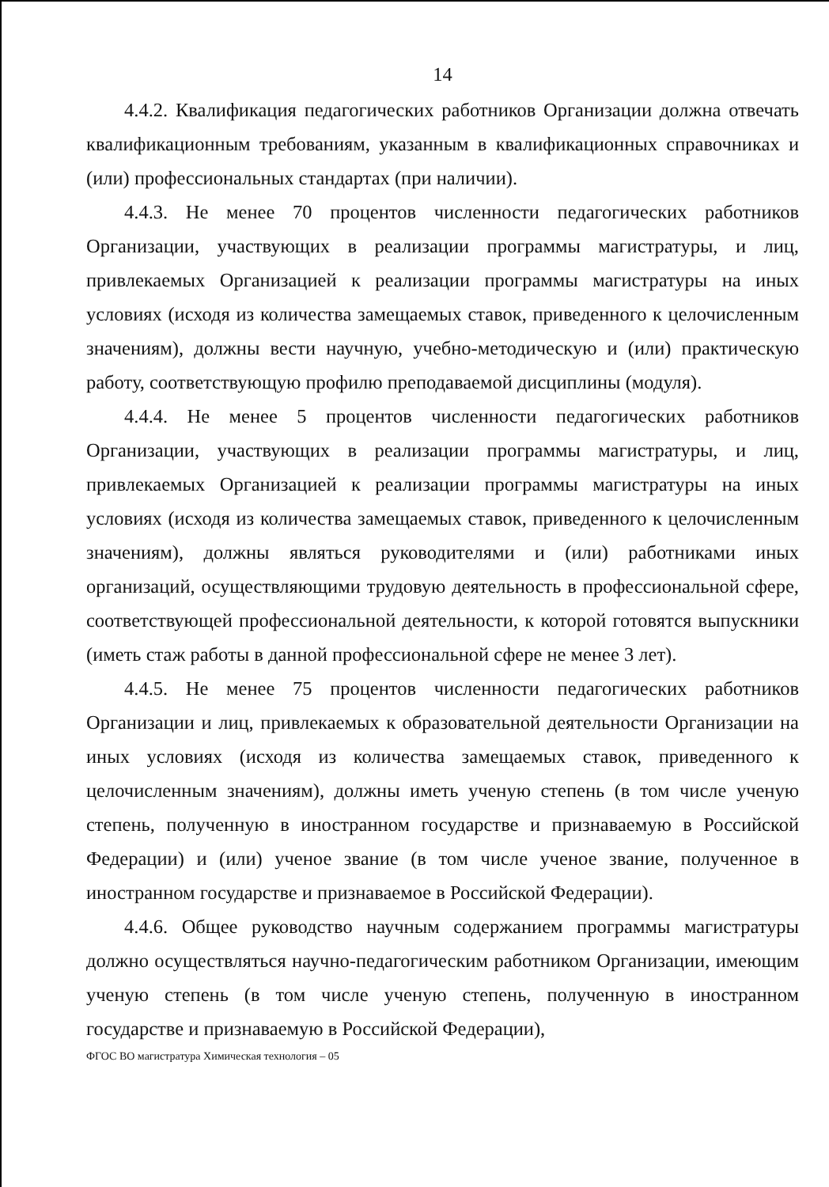14
4.4.2. Квалификация педагогических работников Организации должна отвечать квалификационным требованиям, указанным в квалификационных справочниках и (или) профессиональных стандартах (при наличии).
4.4.3. Не менее 70 процентов численности педагогических работников Организации, участвующих в реализации программы магистратуры, и лиц, привлекаемых Организацией к реализации программы магистратуры на иных условиях (исходя из количества замещаемых ставок, приведенного к целочисленным значениям), должны вести научную, учебно-методическую и (или) практическую работу, соответствующую профилю преподаваемой дисциплины (модуля).
4.4.4. Не менее 5 процентов численности педагогических работников Организации, участвующих в реализации программы магистратуры, и лиц, привлекаемых Организацией к реализации программы магистратуры на иных условиях (исходя из количества замещаемых ставок, приведенного к целочисленным значениям), должны являться руководителями и (или) работниками иных организаций, осуществляющими трудовую деятельность в профессиональной сфере, соответствующей профессиональной деятельности, к которой готовятся выпускники (иметь стаж работы в данной профессиональной сфере не менее 3 лет).
4.4.5. Не менее 75 процентов численности педагогических работников Организации и лиц, привлекаемых к образовательной деятельности Организации на иных условиях (исходя из количества замещаемых ставок, приведенного к целочисленным значениям), должны иметь ученую степень (в том числе ученую степень, полученную в иностранном государстве и признаваемую в Российской Федерации) и (или) ученое звание (в том числе ученое звание, полученное в иностранном государстве и признаваемое в Российской Федерации).
4.4.6. Общее руководство научным содержанием программы магистратуры должно осуществляться научно-педагогическим работником Организации, имеющим ученую степень (в том числе ученую степень, полученную в иностранном государстве и признаваемую в Российской Федерации),
ФГОС ВО магистратура Химическая технология – 05